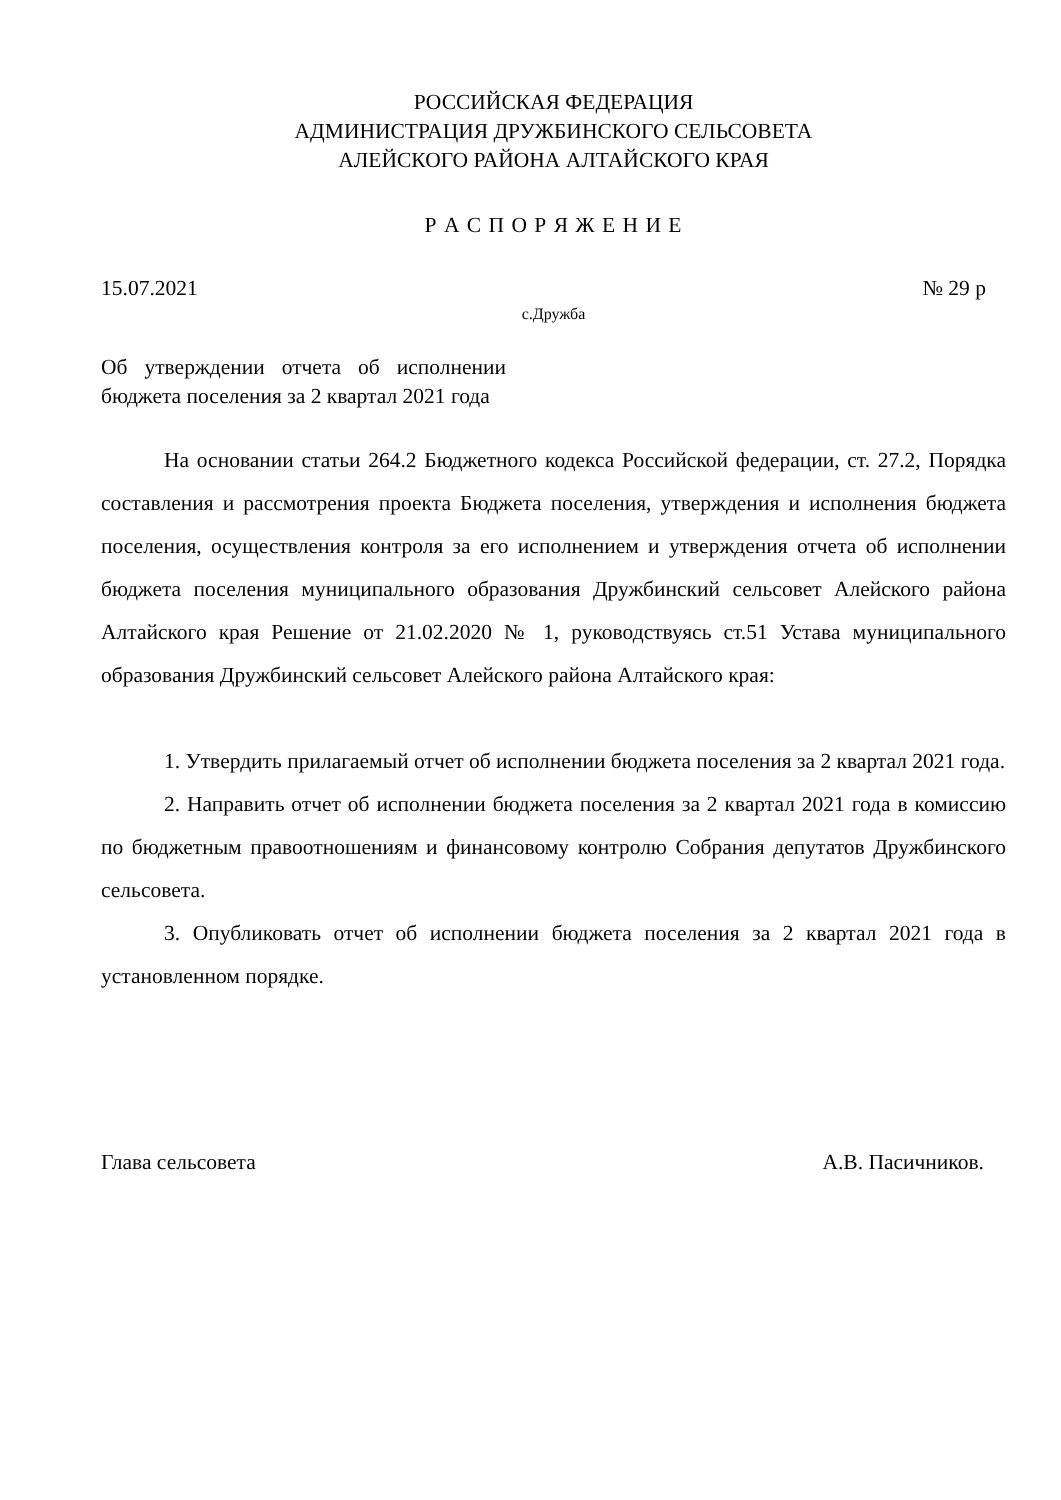РОССИЙСКАЯ ФЕДЕРАЦИЯ
АДМИНИСТРАЦИЯ ДРУЖБИНСКОГО СЕЛЬСОВЕТА
АЛЕЙСКОГО РАЙОНА АЛТАЙСКОГО КРАЯ
Р А С П О Р Я Ж Е Н И Е
15.07.2021 № 29 р
с.Дружба
Об утверждении отчета об исполнении бюджета поселения за 2 квартал 2021 года
На основании статьи 264.2 Бюджетного кодекса Российской федерации, ст. 27.2, Порядка составления и рассмотрения проекта Бюджета поселения, утверждения и исполнения бюджета поселения, осуществления контроля за его исполнением и утверждения отчета об исполнении бюджета поселения муниципального образования Дружбинский сельсовет Алейского района Алтайского края Решение от 21.02.2020 № 1, руководствуясь ст.51 Устава муниципального образования Дружбинский сельсовет Алейского района Алтайского края:
1. Утвердить прилагаемый отчет об исполнении бюджета поселения за 2 квартал 2021 года.
2. Направить отчет об исполнении бюджета поселения за 2 квартал 2021 года в комиссию по бюджетным правоотношениям и финансовому контролю Собрания депутатов Дружбинского сельсовета.
3. Опубликовать отчет об исполнении бюджета поселения за 2 квартал 2021 года в установленном порядке.
Глава сельсовета А.В. Пасичников.